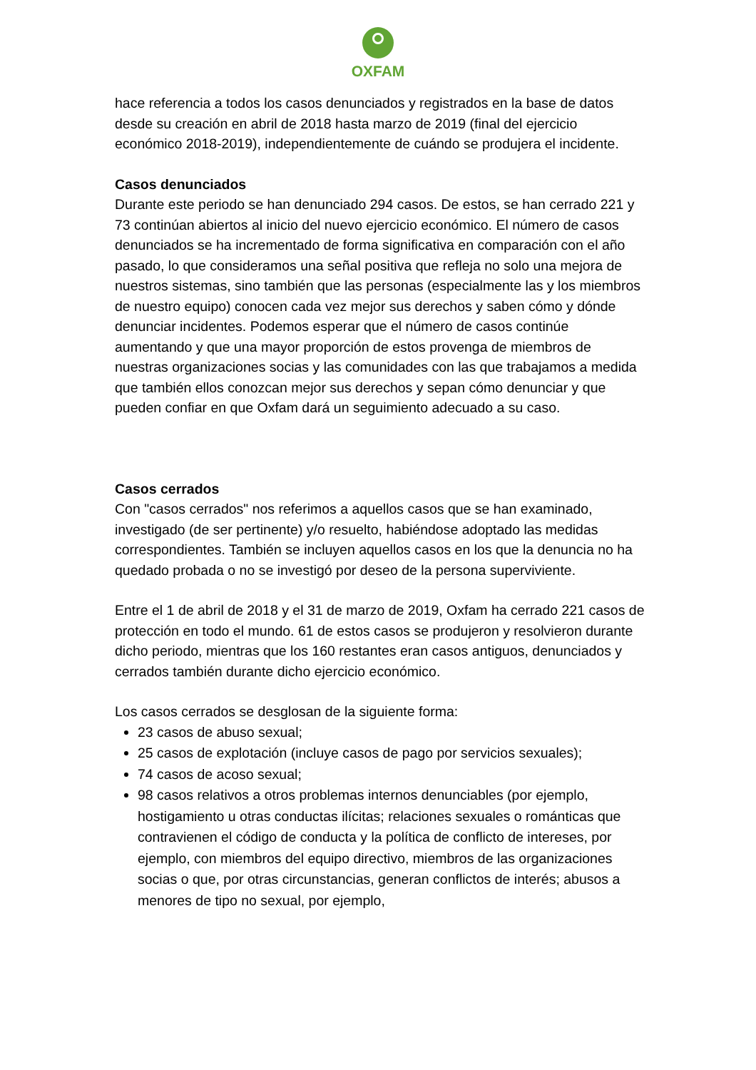OXFAM
hace referencia a todos los casos denunciados y registrados en la base de datos desde su creación en abril de 2018 hasta marzo de 2019 (final del ejercicio económico 2018-2019), independientemente de cuándo se produjera el incidente.
Casos denunciados
Durante este periodo se han denunciado 294 casos. De estos, se han cerrado 221 y 73 continúan abiertos al inicio del nuevo ejercicio económico. El número de casos denunciados se ha incrementado de forma significativa en comparación con el año pasado, lo que consideramos una señal positiva que refleja no solo una mejora de nuestros sistemas, sino también que las personas (especialmente las y los miembros de nuestro equipo) conocen cada vez mejor sus derechos y saben cómo y dónde denunciar incidentes. Podemos esperar que el número de casos continúe aumentando y que una mayor proporción de estos provenga de miembros de nuestras organizaciones socias y las comunidades con las que trabajamos a medida que también ellos conozcan mejor sus derechos y sepan cómo denunciar y que pueden confiar en que Oxfam dará un seguimiento adecuado a su caso.
Casos cerrados
Con "casos cerrados" nos referimos a aquellos casos que se han examinado, investigado (de ser pertinente) y/o resuelto, habiéndose adoptado las medidas correspondientes. También se incluyen aquellos casos en los que la denuncia no ha quedado probada o no se investigó por deseo de la persona superviviente.
Entre el 1 de abril de 2018 y el 31 de marzo de 2019, Oxfam ha cerrado 221 casos de protección en todo el mundo. 61 de estos casos se produjeron y resolvieron durante dicho periodo, mientras que los 160 restantes eran casos antiguos, denunciados y cerrados también durante dicho ejercicio económico.
Los casos cerrados se desglosan de la siguiente forma:
23 casos de abuso sexual;
25 casos de explotación (incluye casos de pago por servicios sexuales);
74 casos de acoso sexual;
98 casos relativos a otros problemas internos denunciables (por ejemplo, hostigamiento u otras conductas ilícitas; relaciones sexuales o románticas que contravienen el código de conducta y la política de conflicto de intereses, por ejemplo, con miembros del equipo directivo, miembros de las organizaciones socias o que, por otras circunstancias, generan conflictos de interés; abusos a menores de tipo no sexual, por ejemplo,